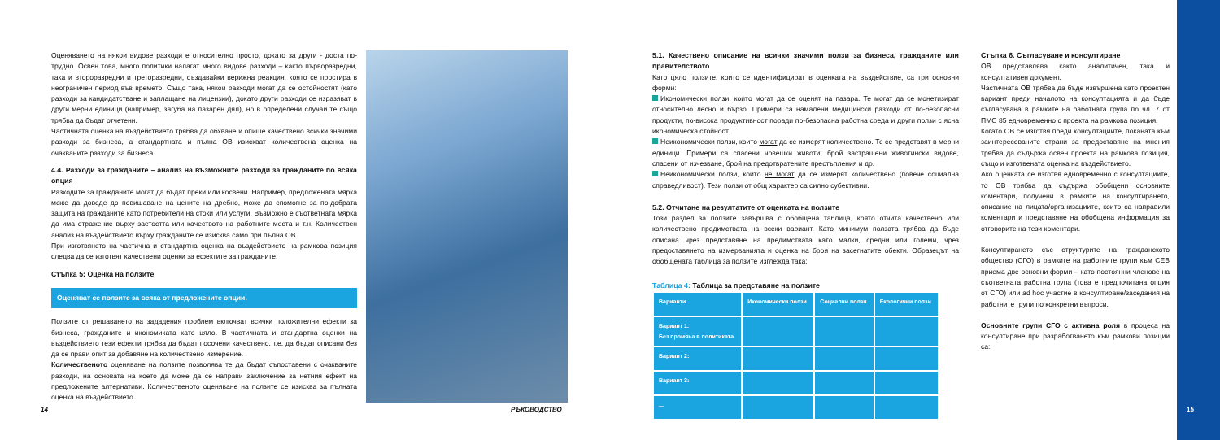Оценяването на някои видове разходи е относително просто, докато за други - доста по-трудно. Освен това, много политики налагат много видове разходи – както първоразредни, така и второразредни и трето­разредни, създавайки верижна реакция, която се простира в неограничен период във времето. Също така, някои разходи могат да се остойностят (като разходи за кандидатстване и заплащане на лицензии), докато други разходи се изразяват в други мерни единици (например, загуба на пазарен дял), но в определени случаи те също трябва да бъдат отчетени.
Частичната оценка на въздействието трябва да обхване и опише качествено всички значими разходи за бизнеса, а стандартната и пълна ОВ изискват количествена оценка на очакваните разходи за бизнеса.
4.4. Разходи за гражданите – анализ на възможните разходи за гражданите по всяка опция
Разходите за гражданите могат да бъдат преки или косвени. Например, предложената мярка може да доведе до повишаване на цените на дребно, може да спомогне за по-добрата защита на гражданите като потребители на стоки или услуги. Възможно е съответната мярка да има отражение върху заетостта или качеството на работните места и т.н. Количествен анализ на въздействието върху гражданите се изисква само при пълна ОВ.
При изготвянето на частична и стандартна оценка на въздействието на рамкова позиция следва да се изготвят качествени оценки за ефектите за гражданите.
Стъпка 5: Оценка на ползите
Оценяват се ползите за всяка от предложените опции.
Ползите от решаването на зададения проблем включват всички положителни ефекти за бизнеса, гражданите и икономиката като цяло. В частичната и стандартна оценки на въздействието тези ефекти трябва да бъдат посочени качествено, т.е. да бъдат описани без да се прави опит за добавяне на количествено измерение.
Количественото оценяване на ползите позволява те да бъдат съпоставени с очакваните разходи, на основата на което да може да се направи заключение за нетния ефект на предложените алтернативи. Количественото оценяване на ползите се изисква за пълната оценка на въздействието.
5.1. Качествено описание на всички значими ползи за бизнеса, гражданите или правителството
Като цяло ползите, които се идентифицират в оценката на въздействие, са три основни форми:
Икономически ползи, които могат да се оценят на пазара. Те могат да се монетизират относително лесно и бързо. Примери са намалени медицински разходи от по-безопасни продукти, по-висока продуктивност поради по-безопасна работна среда и други ползи с ясна икономическа стойност.
Неикономически ползи, които могат да се измерят количествено. Те се представят в мерни единици. Примери са спасени човешки животи, брой застрашени животински видове, спасени от изчезване, брой на предотвратените престъпления и др.
Неикономически ползи, които не могат да се измерят количествено (повече социална справедливост). Тези ползи от общ характер са силно субективни.
5.2. Отчитане на резултатите от оценката на ползите
Този раздел за ползите завършва с обобщена таблица, която отчита качествено или количествено предимствата на всеки вариант. Като минимум ползата трябва да бъде описана чрез представяне на предимствата като малки, средни или големи, чрез предоставянето на измерванията и оценка на броя на засегнатите обекти. Образецът на обобщената таблица за ползите изглежда така:
Таблица 4: Таблица за представяне на ползите
| Варианти | Икономически ползи | Социални ползи | Екологични ползи |
| --- | --- | --- | --- |
| Вариант 1. Без промяна в политиката | | | |
| Вариант 2: | | | |
| Вариант 3: | | | |
| ... | | | |
Стъпка 6. Съгласуване и консултиране
ОВ представлява както аналитичен, така и консултативен документ.
Частичната ОВ трябва да бъде извършена като проектен вариант преди началото на консултацията и да бъде съгласувана в рамките на работната група по чл. 7 от ПМС 85 едновременно с проекта на рамкова позиция.
Когато ОВ се изготвя преди консултациите, поканата към заинтересованите страни за предоставяне на мнения трябва да съдържа освен проекта на рамкова позиция, също и изготвената оценка на въздействието.
Ако оценката се изготвя едновременно с консултациите, то ОВ трябва да съдържа обобщени основните коментари, получени в рамките на консултирането, описание на лицата/организациите, които са направили коментари и представяне на обобщена информация за отговорите на тези коментари.
Консултирането със структурите на гражданското общество (СГО) в рамките на работните групи към СЕВ приема две основни форми – като постоянни членове на съответната работна група (това е предпочитана опция от СГО) или ad hoc участие в консултиране/заседания на работните групи по конкретни въпроси.
Основните групи СГО с активна роля в процеса на консултиране при разработването към рамкови позиции са:
14 РЪКОВОДСТВО
15